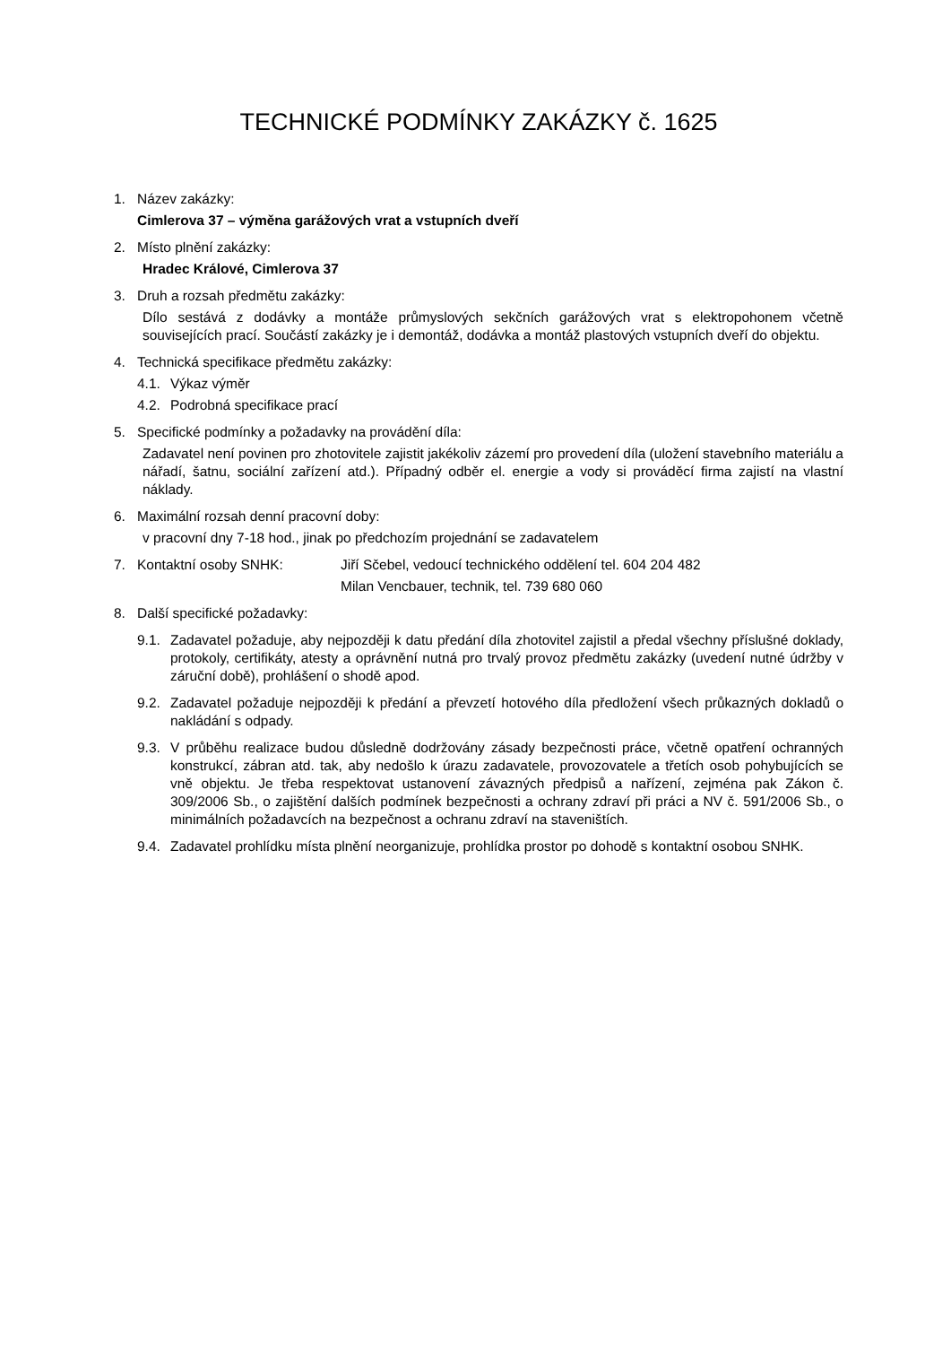TECHNICKÉ PODMÍNKY ZAKÁZKY č. 1625
1. Název zakázky:
Cimlerova 37 – výměna garážových vrat a vstupních dveří
2. Místo plnění zakázky:
Hradec Králové, Cimlerova 37
3. Druh a rozsah předmětu zakázky:
Dílo sestává z dodávky a montáže průmyslových sekčních garážových vrat s elektropohonem včetně souvisejících prací. Součástí zakázky je i demontáž, dodávka a montáž plastových vstupních dveří do objektu.
4. Technická specifikace předmětu zakázky:
4.1.
Výkaz výměr
4.2.
Podrobná specifikace prací
5. Specifické podmínky a požadavky na provádění díla:
Zadavatel není povinen pro zhotovitele zajistit jakékoliv zázemí pro provedení díla (uložení stavebního materiálu a nářadí, šatnu, sociální zařízení atd.). Případný odběr el. energie a vody si prováděcí firma zajistí na vlastní náklady.
6. Maximální rozsah denní pracovní doby:
v pracovní dny 7-18 hod., jinak po předchozím projednání se zadavatelem
7. Kontaktní osoby SNHK: Jiří Sčebel, vedoucí technického oddělení tel. 604 204 482
Milan Vencbauer, technik, tel. 739 680 060
8. Další specifické požadavky:
9.1.
Zadavatel požaduje, aby nejpozději k datu předání díla zhotovitel zajistil a předal všechny příslušné doklady, protokoly, certifikáty, atesty a oprávnění nutná pro trvalý provoz předmětu zakázky (uvedení nutné údržby v záruční době), prohlášení o shodě apod.
9.2.
Zadavatel požaduje nejpozději k předání a převzetí hotového díla předložení všech průkazných dokladů o nakládání s odpady.
9.3.
V průběhu realizace budou důsledně dodržovány zásady bezpečnosti práce, včetně opatření ochranných konstrukcí, zábran atd. tak, aby nedošlo k úrazu zadavatele, provozovatele a třetích osob pohybujících se vně objektu. Je třeba respektovat ustanovení závazných předpisů a nařízení, zejména pak Zákon č. 309/2006 Sb., o zajištění dalších podmínek bezpečnosti a ochrany zdraví při práci a NV č. 591/2006 Sb., o minimálních požadavcích na bezpečnost a ochranu zdraví na staveništích.
9.4.
Zadavatel prohlídku místa plnění neorganizuje, prohlídka prostor po dohodě s kontaktní osobou SNHK.